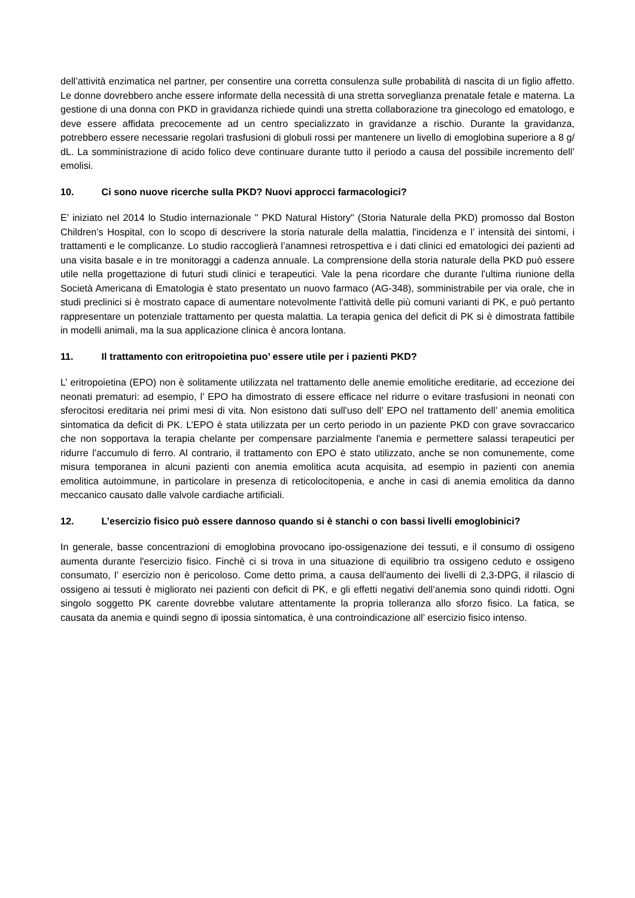dell’attività enzimatica nel partner, per consentire una corretta consulenza sulle probabilità di nascita di un figlio affetto. Le donne dovrebbero anche essere informate della necessità di una stretta sorveglianza prenatale fetale e materna. La gestione di una donna con PKD in gravidanza richiede quindi una stretta collaborazione tra ginecologo ed ematologo, e deve essere affidata precocemente ad un centro specializzato in gravidanze a rischio. Durante la gravidanza, potrebbero essere necessarie regolari trasfusioni di globuli rossi per mantenere un livello di emoglobina superiore a 8 g/ dL. La somministrazione di acido folico deve continuare durante tutto il periodo a causa del possibile incremento dell’ emolisi.
10. Ci sono nuove ricerche sulla PKD? Nuovi approcci farmacologici?
E’ iniziato nel 2014 lo Studio internazionale " PKD Natural History" (Storia Naturale della PKD) promosso dal Boston Children’s Hospital, con lo scopo di descrivere la storia naturale della malattia, l'incidenza e l’ intensità dei sintomi, i trattamenti e le complicanze. Lo studio raccoglierà l’anamnesi retrospettiva e i dati clinici ed ematologici dei pazienti ad una visita basale e in tre monitoraggi a cadenza annuale. La comprensione della storia naturale della PKD può essere utile nella progettazione di futuri studi clinici e terapeutici. Vale la pena ricordare che durante l'ultima riunione della Società Americana di Ematologia è stato presentato un nuovo farmaco (AG-348), somministrabile per via orale, che in studi preclinici si è mostrato capace di aumentare notevolmente l'attività delle più comuni varianti di PK, e può pertanto rappresentare un potenziale trattamento per questa malattia. La terapia genica del deficit di PK si è dimostrata fattibile in modelli animali, ma la sua applicazione clinica è ancora lontana.
11. Il trattamento con eritropoietina puo’ essere utile per i pazienti PKD?
L’ eritropoietina (EPO) non è solitamente utilizzata nel trattamento delle anemie emolitiche ereditarie, ad eccezione dei neonati prematuri: ad esempio, l’ EPO ha dimostrato di essere efficace nel ridurre o evitare trasfusioni in neonati con sferocitosi ereditaria nei primi mesi di vita. Non esistono dati sull'uso dell’ EPO nel trattamento dell’ anemia emolitica sintomatica da deficit di PK. L’EPO è stata utilizzata per un certo periodo in un paziente PKD con grave sovraccarico che non sopportava la terapia chelante per compensare parzialmente l'anemia e permettere salassi terapeutici per ridurre l’accumulo di ferro. Al contrario, il trattamento con EPO è stato utilizzato, anche se non comunemente, come misura temporanea in alcuni pazienti con anemia emolitica acuta acquisita, ad esempio in pazienti con anemia emolitica autoimmune, in particolare in presenza di reticolocitopenia, e anche in casi di anemia emolitica da danno meccanico causato dalle valvole cardiache artificiali.
12. L’esercizio fisico può essere dannoso quando si è stanchi o con bassi livelli emoglobinici?
In generale, basse concentrazioni di emoglobina provocano ipo-ossigenazione dei tessuti, e il consumo di ossigeno aumenta durante l'esercizio fisico. Finchè ci si trova in una situazione di equilibrio tra ossigeno ceduto e ossigeno consumato, l’ esercizio non è pericoloso. Come detto prima, a causa dell'aumento dei livelli di 2,3-DPG, il rilascio di ossigeno ai tessuti è migliorato nei pazienti con deficit di PK, e gli effetti negativi dell’anemia sono quindi ridotti. Ogni singolo soggetto PK carente dovrebbe valutare attentamente la propria tolleranza allo sforzo fisico. La fatica, se causata da anemia e quindi segno di ipossia sintomatica, è una controindicazione all’ esercizio fisico intenso.